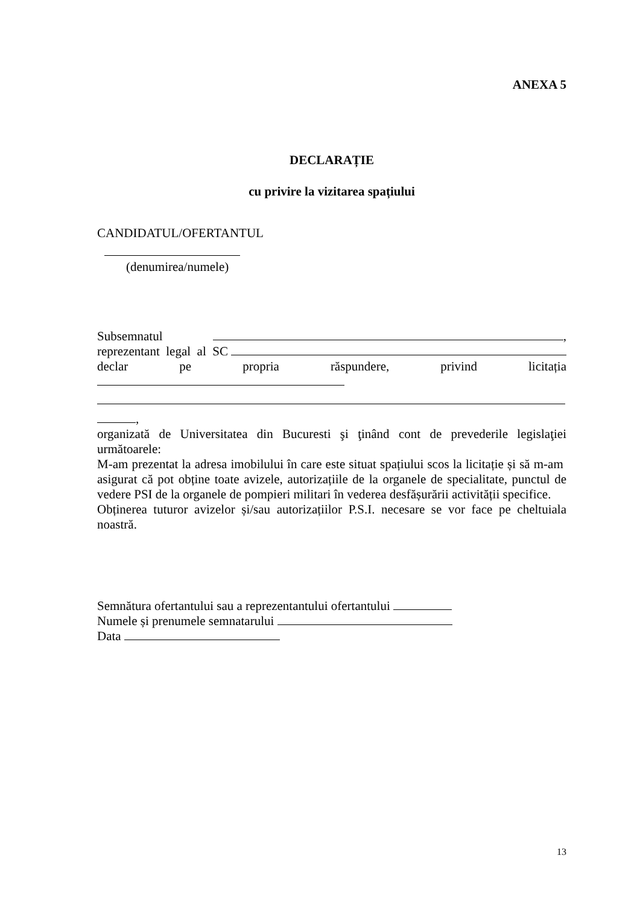ANEXA 5
DECLARAȚIE
cu privire la vizitarea spațiului
CANDIDATUL/OFERTANTUL
(denumirea/numele)
Subsemnatul ,
reprezentant legal al SC
declar pe propria răspundere, privind licitația
,
organizată de Universitatea din Bucuresti şi ţinând cont de prevederile legislaţiei următoarele:
M-am prezentat la adresa imobilului în care este situat spațiului scos la licitație și să m-am asigurat că pot obține toate avizele, autorizațiile de la organele de specialitate, punctul de vedere PSI de la organele de pompieri militari în vederea desfășurării activității specifice.
Obținerea tuturor avizelor și/sau autorizațiilor P.S.I. necesare se vor face pe cheltuiala noastră.
Semnătura ofertantului sau a reprezentantului ofertantului
Numele și prenumele semnatarului
Data
13